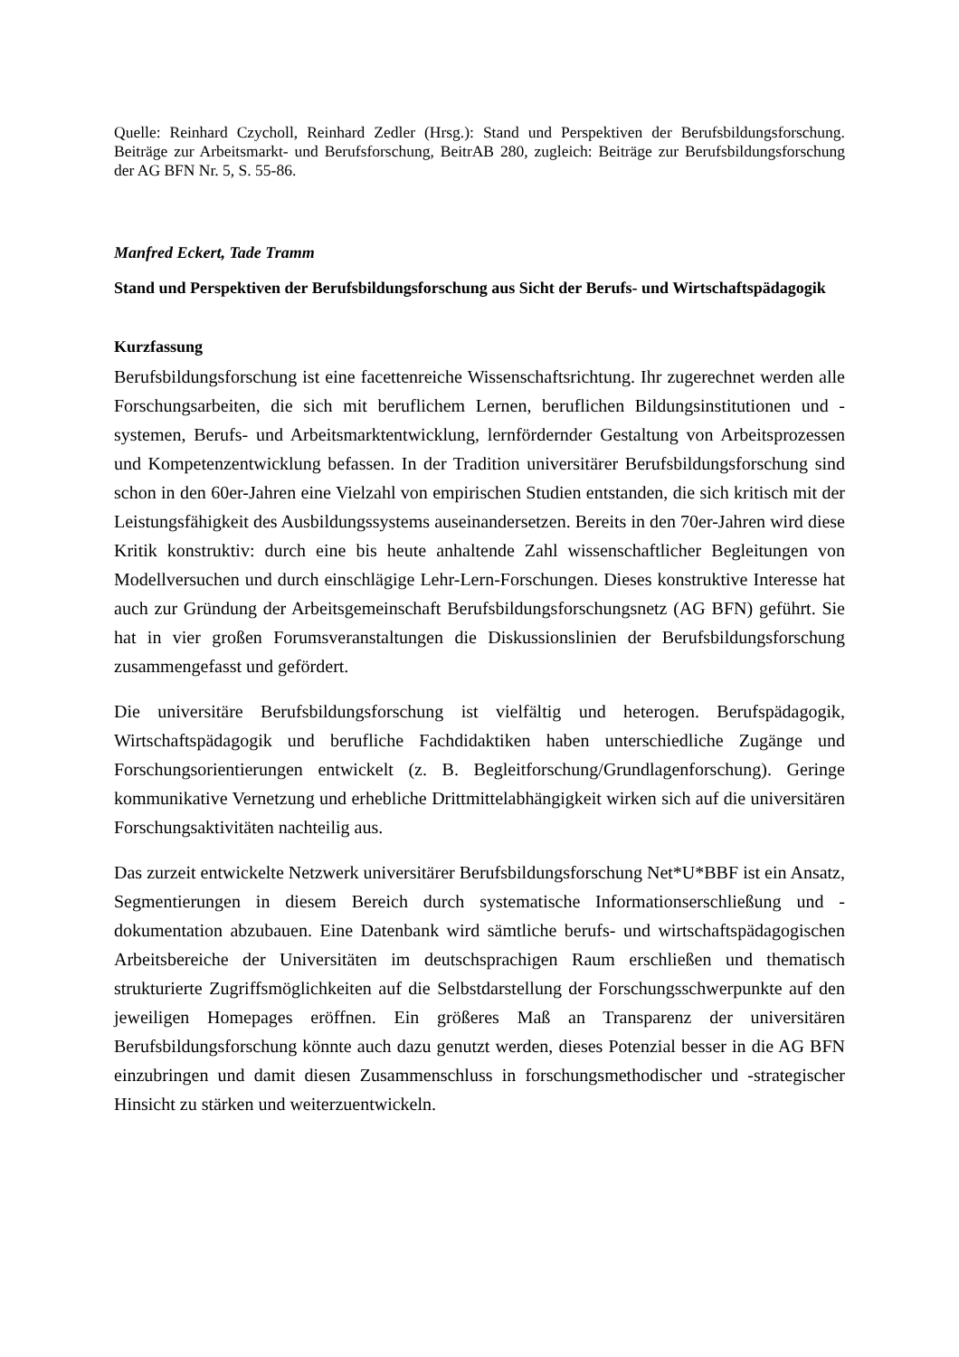Quelle: Reinhard Czycholl, Reinhard Zedler (Hrsg.): Stand und Perspektiven der Berufsbildungsforschung. Beiträge zur Arbeitsmarkt- und Berufsforschung, BeitrAB 280, zugleich: Beiträge zur Berufsbildungsforschung der AG BFN Nr. 5, S. 55-86.
Manfred Eckert, Tade Tramm
Stand und Perspektiven der Berufsbildungsforschung aus Sicht der Berufs- und Wirtschaftspädagogik
Kurzfassung
Berufsbildungsforschung ist eine facettenreiche Wissenschaftsrichtung. Ihr zugerechnet werden alle Forschungsarbeiten, die sich mit beruflichem Lernen, beruflichen Bildungsinstitutionen und -systemen, Berufs- und Arbeitsmarkt­entwicklung, lernfördernder Gestaltung von Arbeitsprozessen und Kompetenz­entwicklung befassen. In der Tradition universitärer Berufsbildungsforschung sind schon in den 60er-Jahren eine Vielzahl von empirischen Studien entstanden, die sich kritisch mit der Leistungsfähigkeit des Ausbildungssystems auseinandersetzen. Bereits in den 70er-Jahren wird diese Kritik konstruktiv: durch eine bis heute anhaltende Zahl wissenschaftlicher Begleitungen von Modellversuchen und durch einschlägige Lehr-Lern-Forschungen. Dieses konstruktive Interesse hat auch zur Gründung der Arbeitsgemeinschaft Berufsbildungsforschungsnetz (AG BFN) geführt. Sie hat in vier großen Forumsveranstaltungen die Diskussionslinien der Berufsbildungsforschung zusammengefasst und gefördert.
Die universitäre Berufsbildungsforschung ist vielfältig und heterogen. Berufspädagogik, Wirtschaftspädagogik und berufliche Fachdidaktiken haben unter­schiedliche Zugänge und Forschungsorientierungen entwickelt (z. B. Begleit­forschung/Grundlagenforschung). Geringe kommunikative Vernetzung und erhebliche Drittmittelabhängigkeit wirken sich auf die universitären Forschungsaktivitäten nachteilig aus.
Das zurzeit entwickelte Netzwerk universitärer Berufsbildungsforschung Net*U*BBF ist ein Ansatz, Segmentierungen in diesem Bereich durch systematische Informationserschließung und -dokumentation abzubauen. Eine Datenbank wird sämtliche berufs- und wirtschaftspädagogischen Arbeitsbereiche der Universitäten im deutschsprachigen Raum erschließen und thematisch strukturierte Zugriffs­möglichkeiten auf die Selbstdarstellung der Forschungsschwerpunkte auf den jeweiligen Homepages eröffnen. Ein größeres Maß an Transparenz der universitären Berufsbildungsforschung könnte auch dazu genutzt werden, dieses Potenzial besser in die AG BFN einzubringen und damit diesen Zusammenschluss in forschungs­methodischer und -strategischer Hinsicht zu stärken und weiterzuentwickeln.